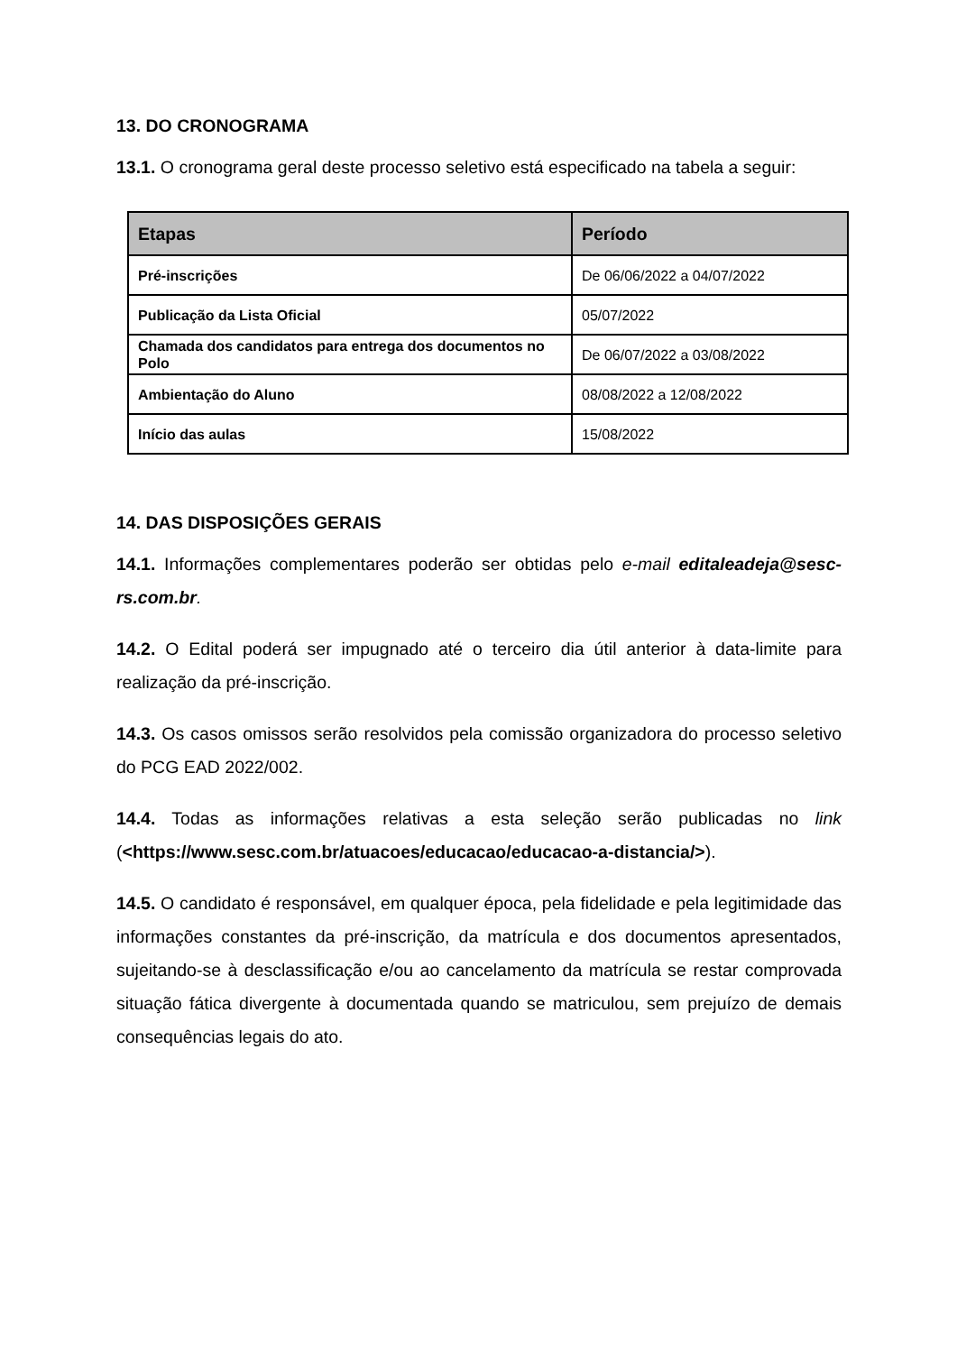13. DO CRONOGRAMA
13.1. O cronograma geral deste processo seletivo está especificado na tabela a seguir:
| Etapas | Período |
| --- | --- |
| Pré-inscrições | De 06/06/2022 a 04/07/2022 |
| Publicação da Lista Oficial | 05/07/2022 |
| Chamada dos candidatos para entrega dos documentos no Polo | De 06/07/2022 a 03/08/2022 |
| Ambientação do Aluno | 08/08/2022 a 12/08/2022 |
| Início das aulas | 15/08/2022 |
14. DAS DISPOSIÇÕES GERAIS
14.1. Informações complementares poderão ser obtidas pelo e-mail editaleadeja@sesc-rs.com.br.
14.2. O Edital poderá ser impugnado até o terceiro dia útil anterior à data-limite para realização da pré-inscrição.
14.3. Os casos omissos serão resolvidos pela comissão organizadora do processo seletivo do PCG EAD 2022/002.
14.4. Todas as informações relativas a esta seleção serão publicadas no link (<https://www.sesc.com.br/atuacoes/educacao/educacao-a-distancia/>).
14.5. O candidato é responsável, em qualquer época, pela fidelidade e pela legitimidade das informações constantes da pré-inscrição, da matrícula e dos documentos apresentados, sujeitando-se à desclassificação e/ou ao cancelamento da matrícula se restar comprovada situação fática divergente à documentada quando se matriculou, sem prejuízo de demais consequências legais do ato.